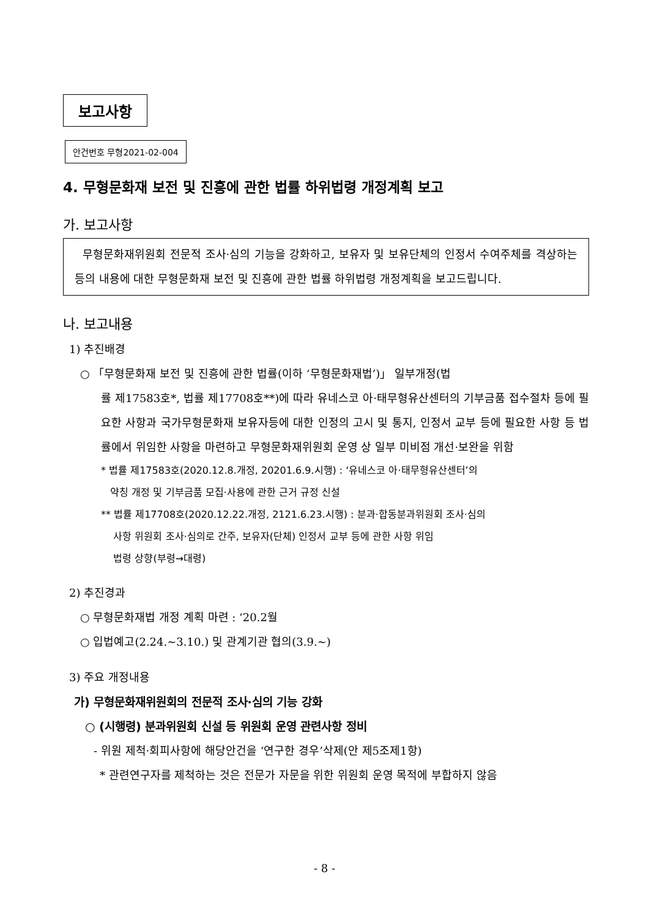보고사항
안건번호 무형2021-02-004
4. 무형문화재 보전 및 진흥에 관한 법률 하위법령 개정계획 보고
가. 보고사항
무형문화재위원회 전문적 조사·심의 기능을 강화하고, 보유자 및 보유단체의 인정서 수여주체를 격상하는 등의 내용에 대한 무형문화재 보전 및 진흥에 관한 법률 하위법령 개정계획을 보고드립니다.
나. 보고내용
1) 추진배경
○ 「무형문화재 보전 및 진흥에 관한 법률(이하 ‘무형문화재법’)」 일부개정(법
률 제17583호*, 법률 제17708호**)에 따라 유네스코 아·태무형유산센터의 기부금품 접수절차 등에 필요한 사항과 국가무형문화재 보유자등에 대한 인정의 고시 및 통지, 인정서 교부 등에 필요한 사항 등 법률에서 위임한 사항을 마련하고 무형문화재위원회 운영 상 일부 미비점 개선·보완을 위함
* 법률 제17583호(2020.12.8.개정, 20201.6.9.시행) : ‘유네스코 아·태무형유산센터’의
약칭 개정 및 기부금품 모집·사용에 관한 근거 규정 신설
** 법률 제17708호(2020.12.22.개정, 2121.6.23.시행) : 분과·합동분과위원회 조사·심의
사항 위원회 조사·심의로 간주, 보유자(단체) 인정서 교부 등에 관한 사항 위임
법령 상향(부령→대령)
2) 추진경과
○ 무형문화재법 개정 계획 마련 : ‘20.2월
○ 입법예고(2.24.~3.10.) 및 관계기관 협의(3.9.~)
3) 주요 개정내용
가) 무형문화재위원회의 전문적 조사·심의 기능 강화
○ (시행령) 분과위원회 신설 등 위원회 운영 관련사항 정비
- 위원 제척·회피사항에 해당안건을 ‘연구한 경우’삭제(안 제5조제1항)
* 관련연구자를 제척하는 것은 전문가 자문을 위한 위원회 운영 목적에 부합하지 않음
- 8 -